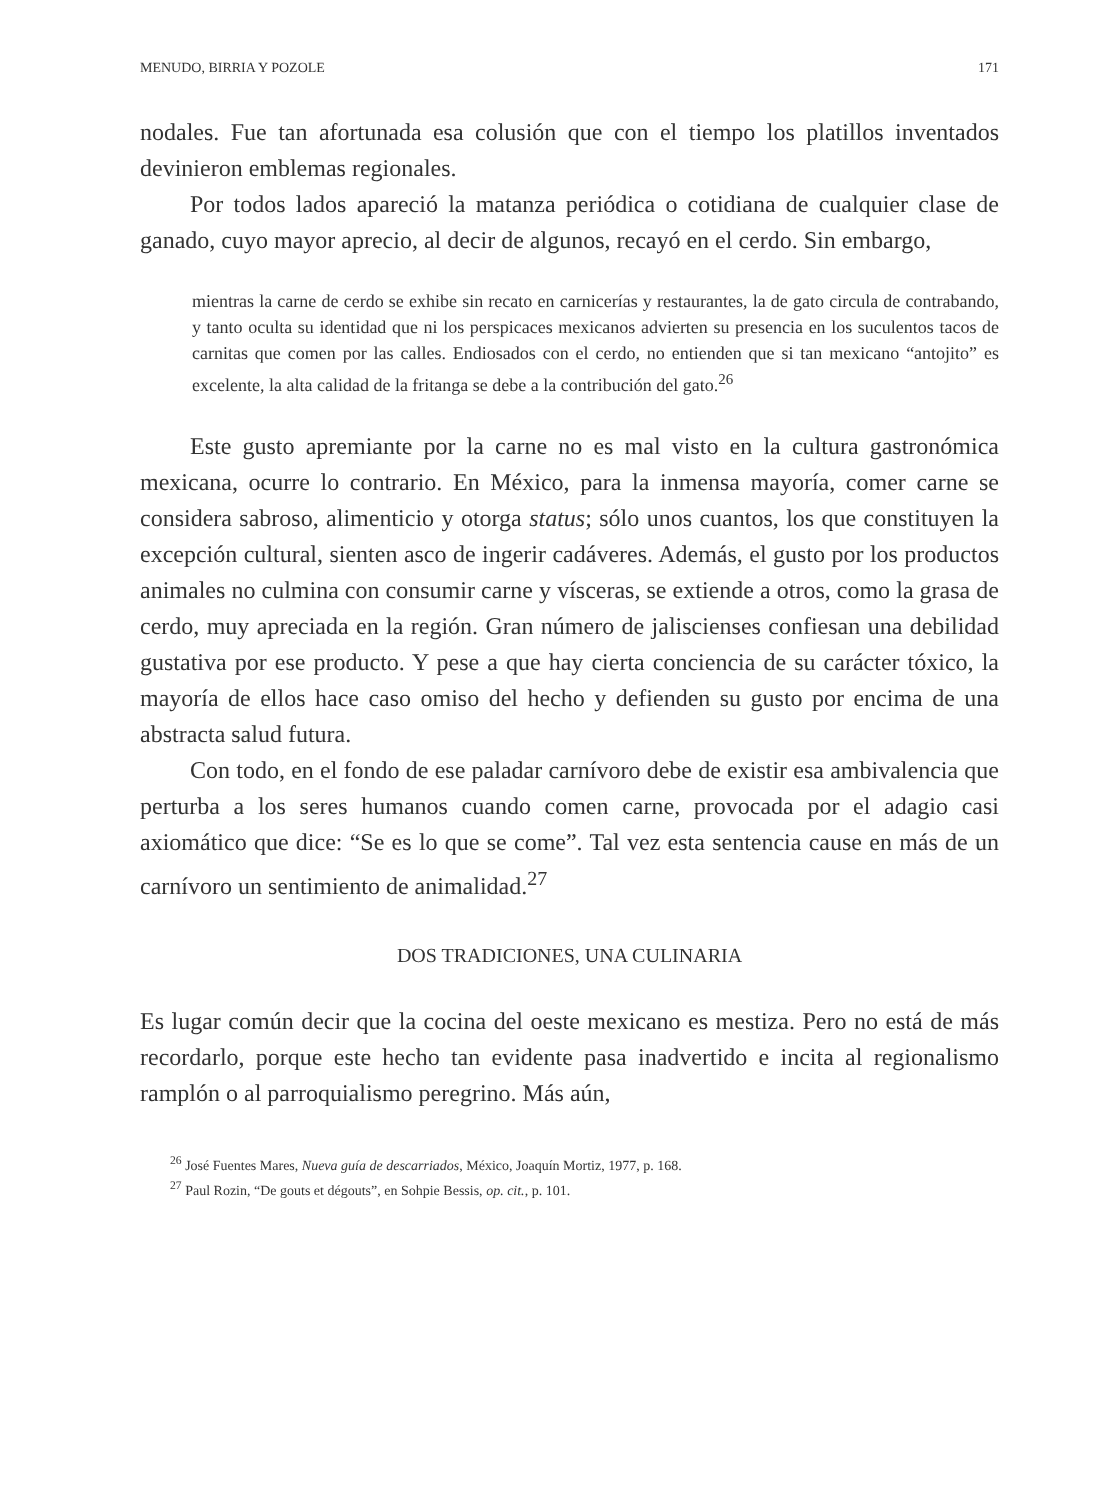MENUDO, BIRRIA Y POZOLE 171
nodales. Fue tan afortunada esa colusión que con el tiempo los platillos inventados devinieron emblemas regionales.
Por todos lados apareció la matanza periódica o cotidiana de cualquier clase de ganado, cuyo mayor aprecio, al decir de algunos, recayó en el cerdo. Sin embargo,
mientras la carne de cerdo se exhibe sin recato en carnicerías y restaurantes, la de gato circula de contrabando, y tanto oculta su identidad que ni los perspicaces mexicanos advierten su presencia en los suculentos tacos de carnitas que comen por las calles. Endiosados con el cerdo, no entienden que si tan mexicano “antojito” es excelente, la alta calidad de la fritanga se debe a la contribución del gato.<sup>26</sup>
Este gusto apremiante por la carne no es mal visto en la cultura gastronómica mexicana, ocurre lo contrario. En México, para la inmensa mayoría, comer carne se considera sabroso, alimenticio y otorga status; sólo unos cuantos, los que constituyen la excepción cultural, sienten asco de ingerir cadáveres. Además, el gusto por los productos animales no culmina con consumir carne y vísceras, se extiende a otros, como la grasa de cerdo, muy apreciada en la región. Gran número de jaliscienses confiesan una debilidad gustativa por ese producto. Y pese a que hay cierta conciencia de su carácter tóxico, la mayoría de ellos hace caso omiso del hecho y defienden su gusto por encima de una abstracta salud futura.
Con todo, en el fondo de ese paladar carnívoro debe de existir esa ambivalencia que perturba a los seres humanos cuando comen carne, provocada por el adagio casi axiomático que dice: “Se es lo que se come”. Tal vez esta sentencia cause en más de un carnívoro un sentimiento de animalidad.<sup>27</sup>
DOS TRADICIONES, UNA CULINARIA
Es lugar común decir que la cocina del oeste mexicano es mestiza. Pero no está de más recordarlo, porque este hecho tan evidente pasa inadvertido e incita al regionalismo ramplón o al parroquialismo peregrino. Más aún,
<sup>26</sup> José Fuentes Mares, Nueva guía de descarriados, México, Joaquín Mortiz, 1977, p. 168.
<sup>27</sup> Paul Rozin, “De gouts et dégouts”, en Sohpie Bessis, op. cit., p. 101.